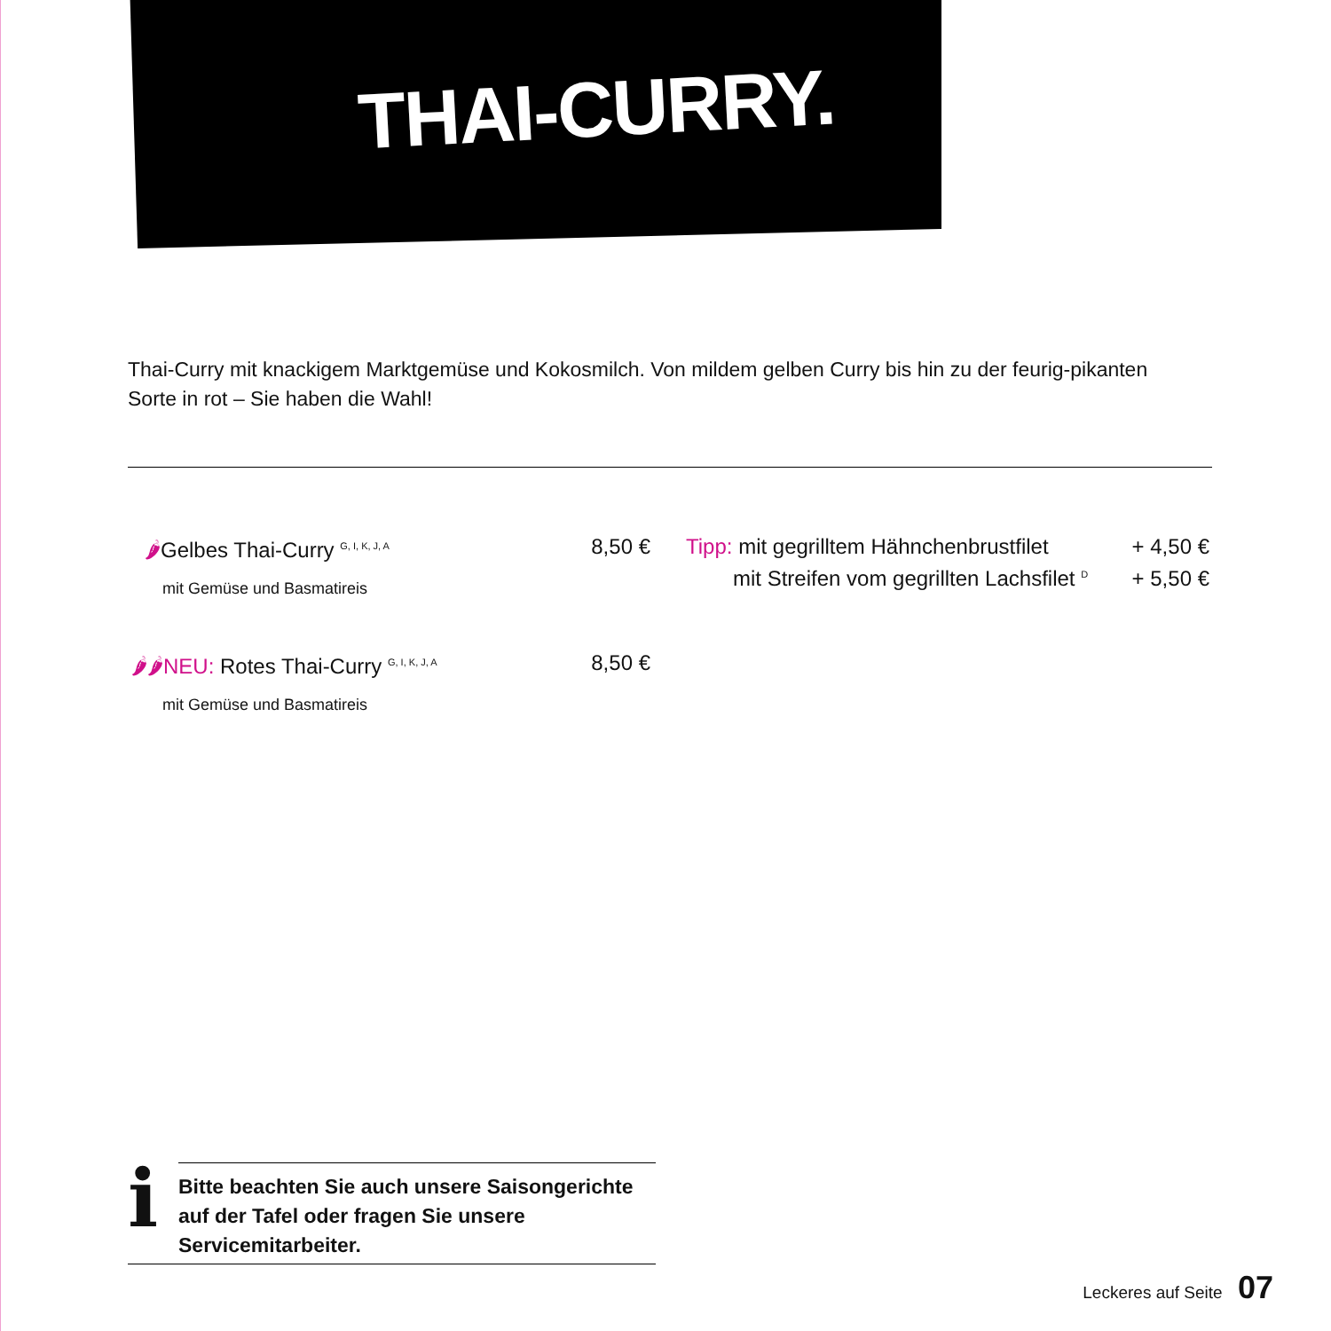THAI-CURRY.
Thai-Curry mit knackigem Marktgemüse und Kokosmilch. Von mildem gelben Curry bis hin zu der feurig-pikanten Sorte in rot – Sie haben die Wahl!
🌶Gelbes Thai-Curry <sup>G, I, K, J, A</sup> 8,50 €
mit Gemüse und Basmatireis
Tipp: mit gegrilltem Hähnchenbrustfilet + 4,50 €
mit Streifen vom gegrillten Lachsfilet <sup>D</sup> + 5,50 €
🌶🌶NEU: Rotes Thai-Curry <sup>G, I, K, J, A</sup> 8,50 €
mit Gemüse und Basmatireis
i
Bitte beachten Sie auch unsere Saisongerichte auf der Tafel oder fragen Sie unsere Servicemitarbeiter.
Leckeres auf Seite 07